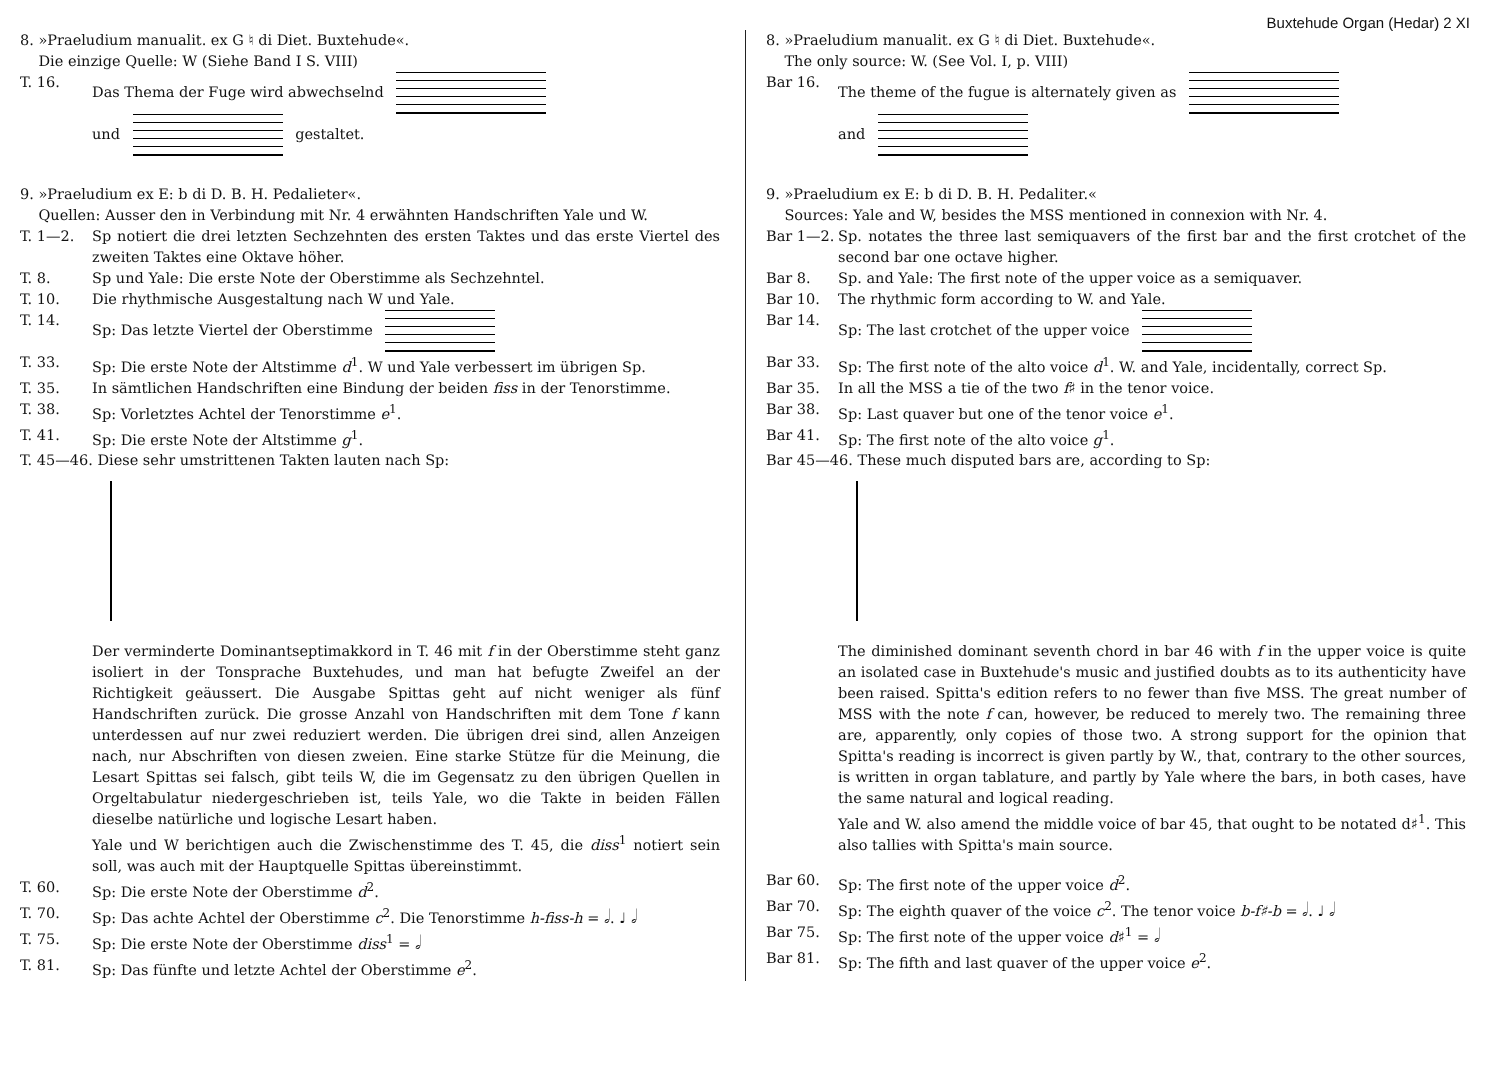Buxtehude Organ (Hedar) 2 XI
8. »Praeludium manualit. ex G ♮ di Diet. Buxtehude«.
Die einzige Quelle: W (Siehe Band I S. VIII)
T. 16. Das Thema der Fuge wird abwechselnd
und gestaltet.
9. »Praeludium ex E: b di D. B. H. Pedalieter«.
Quellen: Ausser den in Verbindung mit Nr. 4 erwähnten Handschriften Yale und W.
T. 1—2. Sp notiert die drei letzten Sechzehnten des ersten Taktes und das erste Viertel des zweiten Taktes eine Oktave höher.
T. 8. Sp und Yale: Die erste Note der Oberstimme als Sechzehntel.
T. 10. Die rhythmische Ausgestaltung nach W und Yale.
T. 14. Sp: Das letzte Viertel der Oberstimme
T. 33. Sp: Die erste Note der Altstimme d<sup>1</sup>. W und Yale verbessert im übrigen Sp.
T. 35. In sämtlichen Handschriften eine Bindung der beiden fiss in der Tenorstimme.
T. 38. Sp: Vorletztes Achtel der Tenorstimme e<sup>1</sup>.
T. 41. Sp: Die erste Note der Altstimme g<sup>1</sup>.
T. 45—46. Diese sehr umstrittenen Takten lauten nach Sp:
Der verminderte Dominantseptimakkord in T. 46 mit f in der Oberstimme steht ganz isoliert in der Tonsprache Buxtehudes, und man hat befugte Zweifel an der Richtigkeit geäussert. Die Ausgabe Spittas geht auf nicht weniger als fünf Handschriften zurück. Die grosse Anzahl von Handschriften mit dem Tone f kann unterdessen auf nur zwei reduziert werden. Die übrigen drei sind, allen Anzeigen nach, nur Abschriften von diesen zweien. Eine starke Stütze für die Meinung, die Lesart Spittas sei falsch, gibt teils W, die im Gegensatz zu den übrigen Quellen in Orgeltabulatur niedergeschrieben ist, teils Yale, wo die Takte in beiden Fällen dieselbe natürliche und logische Lesart haben.
Yale und W berichtigen auch die Zwischenstimme des T. 45, die diss<sup>1</sup> notiert sein soll, was auch mit der Hauptquelle Spittas übereinstimmt.
T. 60. Sp: Die erste Note der Oberstimme d<sup>2</sup>.
T. 70. Sp: Das achte Achtel der Oberstimme c<sup>2</sup>. Die Tenorstimme h-fiss-h = 𝅗𝅥. ♩ 𝅗𝅥
T. 75. Sp: Die erste Note der Oberstimme diss<sup>1</sup> = 𝅗𝅥
T. 81. Sp: Das fünfte und letzte Achtel der Oberstimme e<sup>2</sup>.
8. »Praeludium manualit. ex G ♮ di Diet. Buxtehude«.
The only source: W. (See Vol. I, p. VIII)
Bar 16. The theme of the fugue is alternately given as
and
9. »Praeludium ex E: b di D. B. H. Pedaliter.«
Sources: Yale and W, besides the MSS mentioned in connexion with Nr. 4.
Bar 1—2. Sp. notates the three last semiquavers of the first bar and the first crotchet of the second bar one octave higher.
Bar 8. Sp. and Yale: The first note of the upper voice as a semiquaver.
Bar 10. The rhythmic form according to W. and Yale.
Bar 14. Sp: The last crotchet of the upper voice
Bar 33. Sp: The first note of the alto voice d<sup>1</sup>. W. and Yale, incidentally, correct Sp.
Bar 35. In all the MSS a tie of the two f♯ in the tenor voice.
Bar 38. Sp: Last quaver but one of the tenor voice e<sup>1</sup>.
Bar 41. Sp: The first note of the alto voice g<sup>1</sup>.
Bar 45—46. These much disputed bars are, according to Sp:
The diminished dominant seventh chord in bar 46 with f in the upper voice is quite an isolated case in Buxtehude's music and justified doubts as to its authenticity have been raised. Spitta's edition refers to no fewer than five MSS. The great number of MSS with the note f can, however, be reduced to merely two. The remaining three are, apparently, only copies of those two. A strong support for the opinion that Spitta's reading is incorrect is given partly by W., that, contrary to the other sources, is written in organ tablature, and partly by Yale where the bars, in both cases, have the same natural and logical reading.
Yale and W. also amend the middle voice of bar 45, that ought to be notated d♯<sup>1</sup>. This also tallies with Spitta's main source.
Bar 60. Sp: The first note of the upper voice d<sup>2</sup>.
Bar 70. Sp: The eighth quaver of the voice c<sup>2</sup>. The tenor voice b-f♯-b = 𝅗𝅥. ♩ 𝅗𝅥
Bar 75. Sp: The first note of the upper voice d♯<sup>1</sup> = 𝅗𝅥
Bar 81. Sp: The fifth and last quaver of the upper voice e<sup>2</sup>.